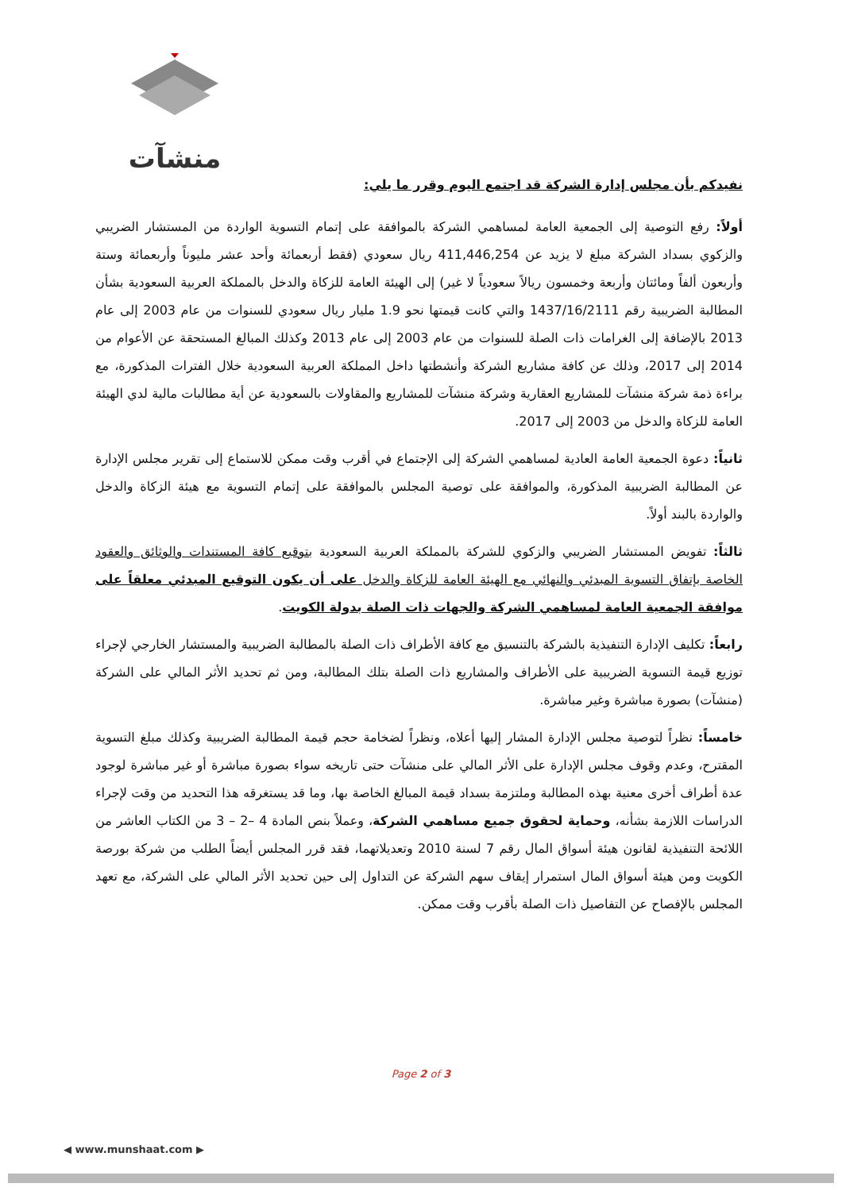منشآت
نفيدكم بأن مجلس إدارة الشركة قد اجتمع اليوم وقرر ما يلي:
أولاً: رفع التوصية إلى الجمعية العامة لمساهمي الشركة بالموافقة على إتمام التسوية الواردة من المستشار الضريبي والزكوي بسداد الشركة مبلغ لا يزيد عن 411,446,254 ريال سعودي (فقط أربعمائة وأحد عشر مليوناً وأربعمائة وستة وأربعون ألفاً ومائتان وأربعة وخمسون ريالاً سعودياً لا غير) إلى الهيئة العامة للزكاة والدخل بالمملكة العربية السعودية بشأن المطالبة الضريبية رقم 1437/16/2111 والتي كانت قيمتها نحو 1.9 مليار ريال سعودي للسنوات من عام 2003 إلى عام 2013 بالإضافة إلى الغرامات ذات الصلة للسنوات من عام 2003 إلى عام 2013 وكذلك المبالغ المستحقة عن الأعوام من 2014 إلى 2017، وذلك عن كافة مشاريع الشركة وأنشطتها داخل المملكة العربية السعودية خلال الفترات المذكورة، مع براءة ذمة شركة منشآت للمشاريع العقارية وشركة منشآت للمشاريع والمقاولات بالسعودية عن أية مطالبات مالية لدي الهيئة العامة للزكاة والدخل من 2003 إلى 2017.
ثانياً: دعوة الجمعية العامة العادية لمساهمي الشركة إلى الإجتماع في أقرب وقت ممكن للاستماع إلى تقرير مجلس الإدارة عن المطالبة الضريبية المذكورة، والموافقة على توصية المجلس بالموافقة على إتمام التسوية مع هيئة الزكاة والدخل والواردة بالبند أولاً.
ثالثاً: تفويض المستشار الضريبي والزكوي للشركة بالمملكة العربية السعودية بتوقيع كافة المستندات والوثائق والعقود الخاصة بإتفاق التسوية المبدئي والنهائي مع الهيئة العامة للزكاة والدخل على أن يكون التوقيع المبدئي معلقاً على موافقة الجمعية العامة لمساهمي الشركة والجهات ذات الصلة بدولة الكويت.
رابعاً: تكليف الإدارة التنفيذية بالشركة بالتنسيق مع كافة الأطراف ذات الصلة بالمطالبة الضريبية والمستشار الخارجي لإجراء توزيع قيمة التسوية الضريبية على الأطراف والمشاريع ذات الصلة بتلك المطالبة، ومن ثم تحديد الأثر المالي على الشركة (منشآت) بصورة مباشرة وغير مباشرة.
خامساً: نظراً لتوصية مجلس الإدارة المشار إليها أعلاه، ونظراً لضخامة حجم قيمة المطالبة الضريبية وكذلك مبلغ التسوية المقترح، وعدم وقوف مجلس الإدارة على الأثر المالي على منشآت حتى تاريخه سواء بصورة مباشرة أو غير مباشرة لوجود عدة أطراف أخرى معنية بهذه المطالبة وملتزمة بسداد قيمة المبالغ الخاصة بها، وما قد يستغرقه هذا التحديد من وقت لإجراء الدراسات اللازمة بشأنه، وحماية لحقوق جميع مساهمي الشركة، وعملاً بنص المادة 4 –2 – 3 من الكتاب العاشر من اللائحة التنفيذية لقانون هيئة أسواق المال رقم 7 لسنة 2010 وتعديلاتهما، فقد قرر المجلس أيضاً الطلب من شركة بورصة الكويت ومن هيئة أسواق المال استمرار إيقاف سهم الشركة عن التداول إلى حين تحديد الأثر المالي على الشركة، مع تعهد المجلس بالإفصاح عن التفاصيل ذات الصلة بأقرب وقت ممكن.
Page 2 of 3
◀ www.munshaat.com ▶